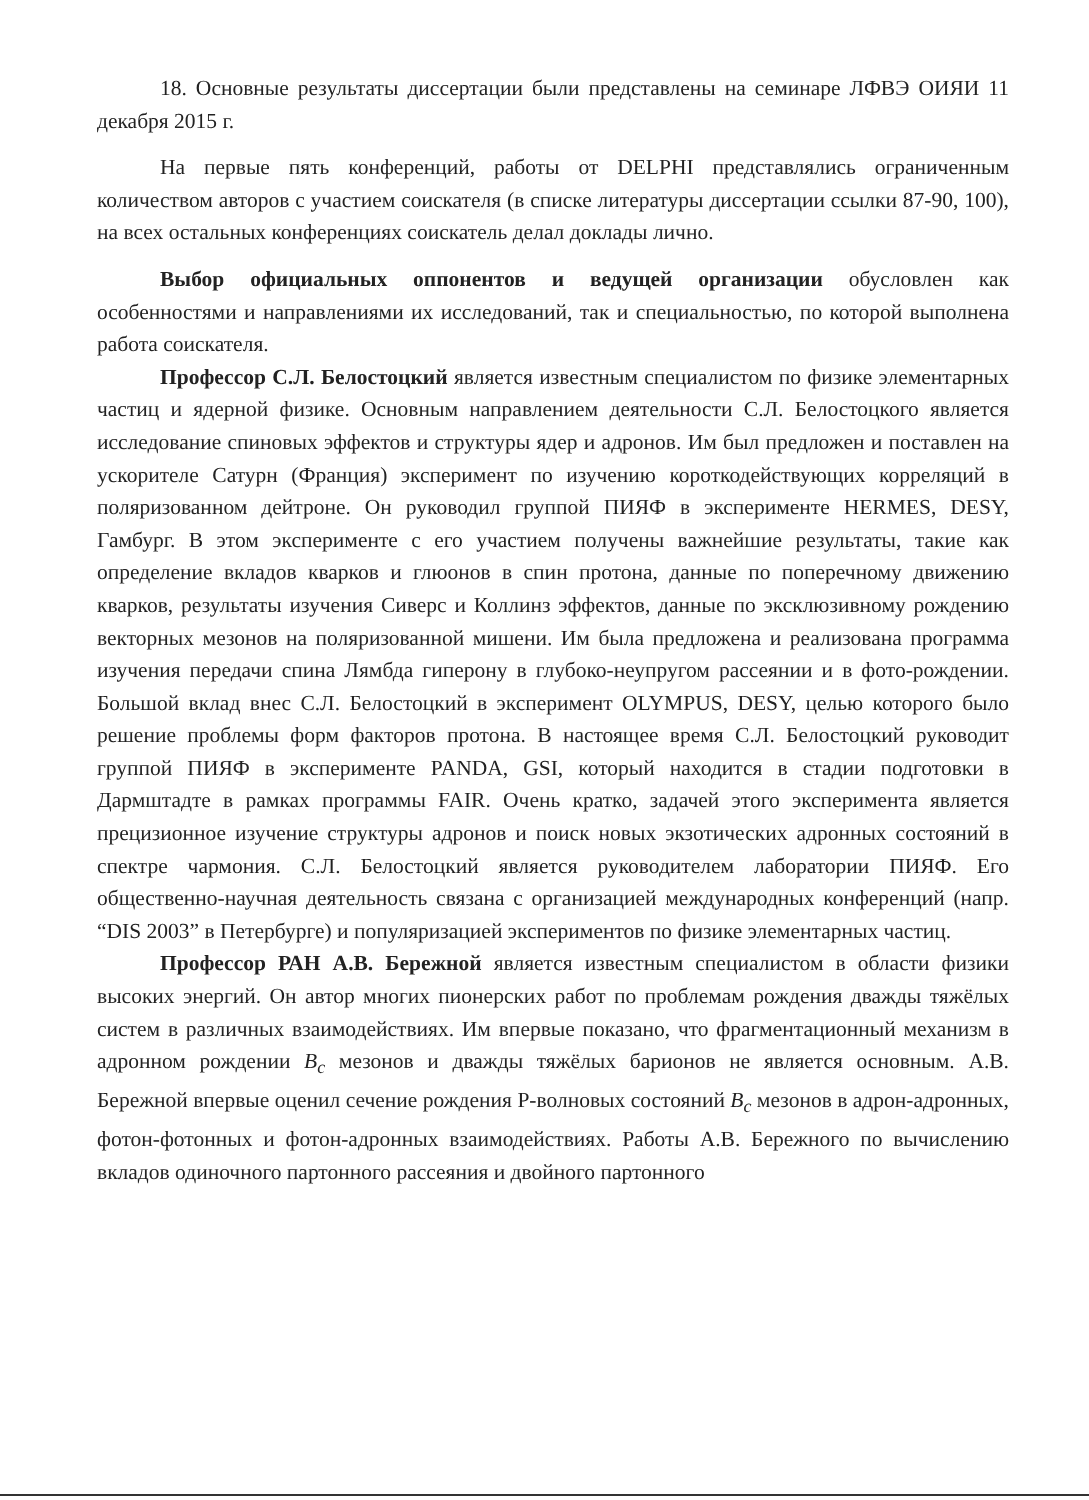18. Основные результаты диссертации были представлены на семинаре ЛФВЭ ОИЯИ 11 декабря 2015 г.
На первые пять конференций, работы от DELPHI представлялись ограниченным количеством авторов с участием соискателя (в списке литературы диссертации ссылки 87-90, 100), на всех остальных конференциях соискатель делал доклады лично.
Выбор официальных оппонентов и ведущей организации обусловлен как особенностями и направлениями их исследований, так и специальностью, по которой выполнена работа соискателя.
Профессор С.Л. Белостоцкий является известным специалистом по физике элементарных частиц и ядерной физике. Основным направлением деятельности С.Л. Белостоцкого является исследование спиновых эффектов и структуры ядер и адронов. Им был предложен и поставлен на ускорителе Сатурн (Франция) эксперимент по изучению короткодействующих корреляций в поляризованном дейтроне. Он руководил группой ПИЯФ в эксперименте HERMES, DESY, Гамбург. В этом эксперименте с его участием получены важнейшие результаты, такие как определение вкладов кварков и глюонов в спин протона, данные по поперечному движению кварков, результаты изучения Сиверс и Коллинз эффектов, данные по эксклюзивному рождению векторных мезонов на поляризованной мишени. Им была предложена и реализована программа изучения передачи спина Лямбда гиперону в глубоко-неупругом рассеянии и в фото-рождении. Большой вклад внес С.Л. Белостоцкий в эксперимент OLYMPUS, DESY, целью которого было решение проблемы форм факторов протона. В настоящее время С.Л. Белостоцкий руководит группой ПИЯФ в эксперименте PANDA, GSI, который находится в стадии подготовки в Дармштадте в рамках программы FAIR. Очень кратко, задачей этого эксперимента является прецизионное изучение структуры адронов и поиск новых экзотических адронных состояний в спектре чармония. С.Л. Белостоцкий является руководителем лаборатории ПИЯФ. Его общественно-научная деятельность связана с организацией международных конференций (напр. “DIS 2003” в Петербурге) и популяризацией экспериментов по физике элементарных частиц.
Профессор РАН А.В. Бережной является известным специалистом в области физики высоких энергий. Он автор многих пионерских работ по проблемам рождения дважды тяжёлых систем в различных взаимодействиях. Им впервые показано, что фрагментационный механизм в адронном рождении B<sub>c</sub> мезонов и дважды тяжёлых барионов не является основным. А.В. Бережной впервые оценил сечение рождения P-волновых состояний B<sub>c</sub> мезонов в адрон-адронных, фотон-фотонных и фотон-адронных взаимодействиях. Работы А.В. Бережного по вычислению вкладов одиночного партонного рассеяния и двойного партонного